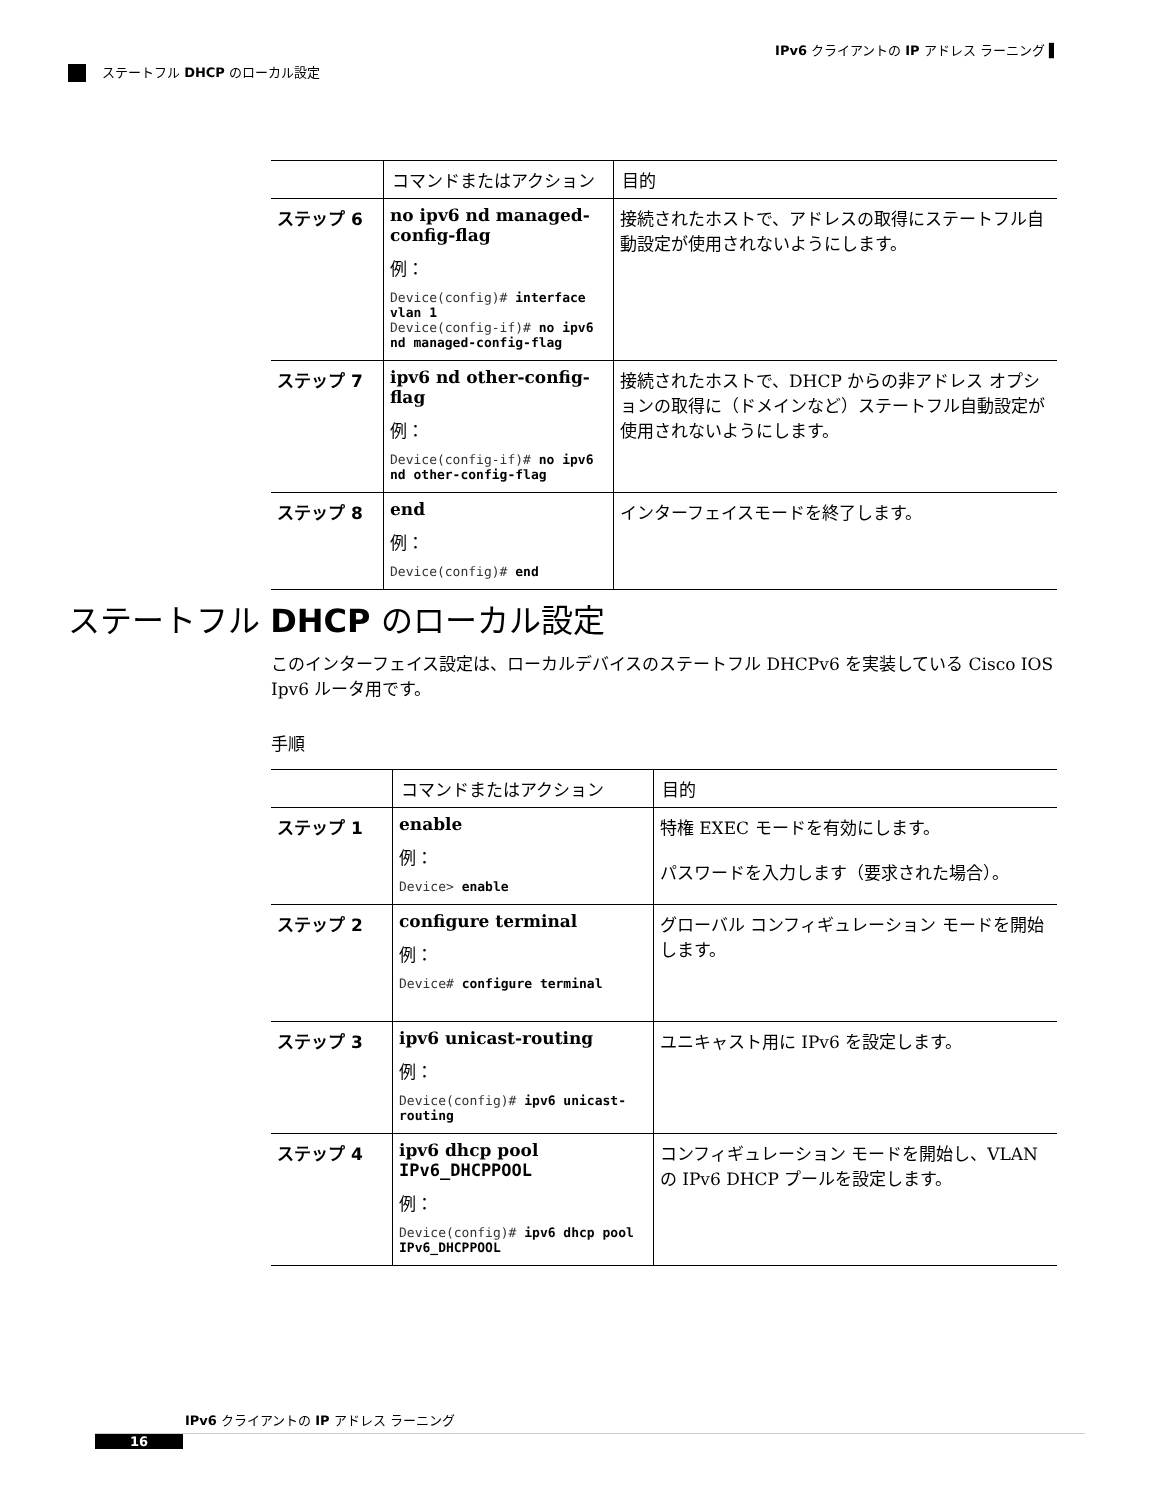IPv6 クライアントの IP アドレス ラーニング ▌
ステートフル DHCP のローカル設定
| | コマンドまたはアクション | 目的 |
| --- | --- | --- |
| ステップ 6 | no ipv6 nd managed-config-flag 例： Device(config)# interface vlan 1 Device(config-if)# no ipv6 nd managed-config-flag | 接続されたホストで、アドレスの取得にステートフル自動設定が使用されないようにします。 |
| ステップ 7 | ipv6 nd other-config-flag 例： Device(config-if)# no ipv6 nd other-config-flag | 接続されたホストで、DHCP からの非アドレス オプションの取得に（ドメインなど）ステートフル自動設定が使用されないようにします。 |
| ステップ 8 | end 例： Device(config)# end | インターフェイスモードを終了します。 |
ステートフル DHCP のローカル設定
このインターフェイス設定は、ローカルデバイスのステートフル DHCPv6 を実装している Cisco IOS Ipv6 ルータ用です。
手順
| | コマンドまたはアクション | 目的 |
| --- | --- | --- |
| ステップ 1 | enable 例： Device> enable | 特権 EXEC モードを有効にします。 パスワードを入力します（要求された場合）。 |
| ステップ 2 | configure terminal 例： Device# configure terminal | グローバル コンフィギュレーション モードを開始します。 |
| ステップ 3 | ipv6 unicast-routing 例： Device(config)# ipv6 unicast-routing | ユニキャスト用に IPv6 を設定します。 |
| ステップ 4 | ipv6 dhcp pool IPv6_DHCPPOOL 例： Device(config)# ipv6 dhcp pool IPv6_DHCPPOOL | コンフィギュレーション モードを開始し、VLAN の IPv6 DHCP プールを設定します。 |
IPv6 クライアントの IP アドレス ラーニング
16